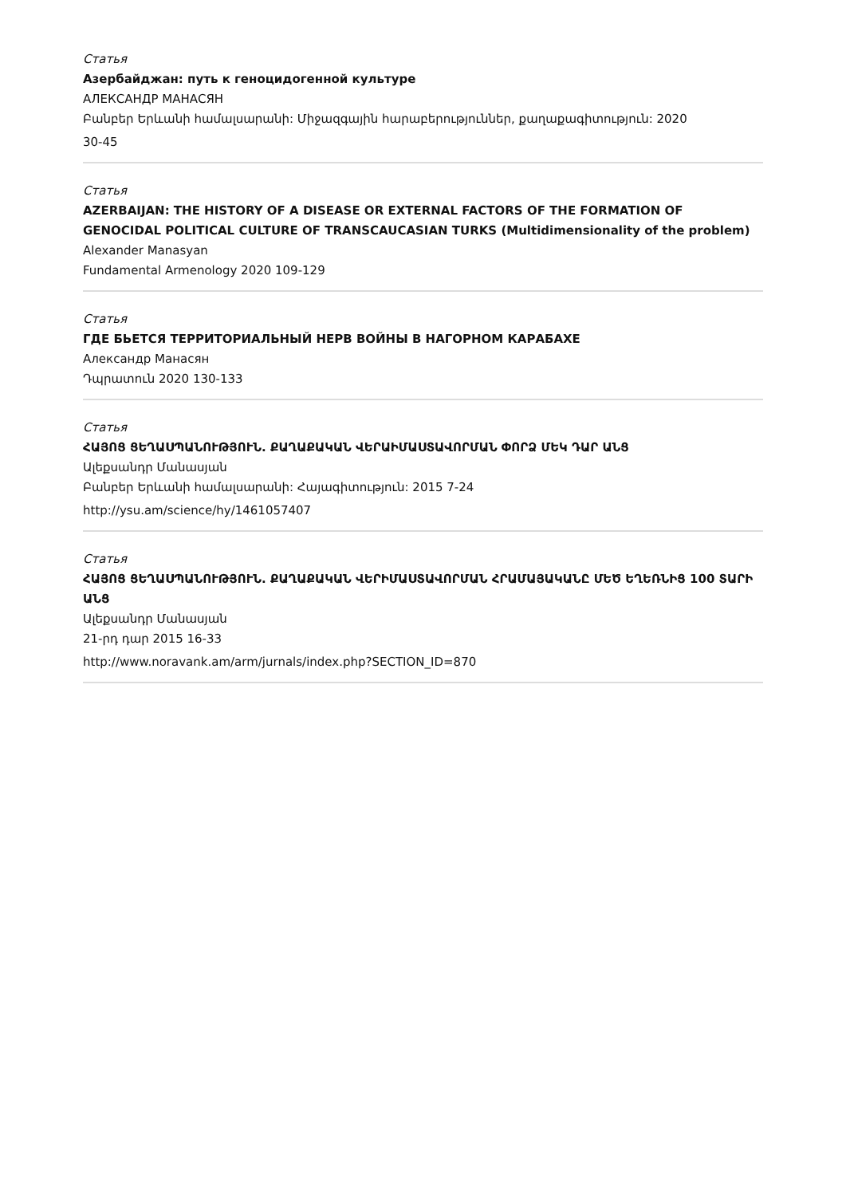Статья
Азербайджан: путь к геноцидогенной культуре
АЛЕКСАНДР МАНАСЯН
Բանբեր Երևանի համալսարանի: Միջազգային հարաբերություններ, քաղաքագիտություն: 2020
30-45
Статья
AZERBAIJAN: THE HISTORY OF A DISEASE OR EXTERNAL FACTORS OF THE FORMATION OF GENOCIDAL POLITICAL CULTURE OF TRANSCAUCASIAN TURKS (Multidimensionality of the problem)
Alexander Manasyan
Fundamental Armenology 2020 109-129
Статья
ГДЕ БЬЕТСЯ ТЕРРИТОРИАЛЬНЫЙ НЕРВ ВОЙНЫ В НАГОРНОМ КАРАБАХЕ
Александр Манасян
Դպրատուն 2020 130-133
Статья
ՀԱՅՈՑ ՑԵՂԱՍՊԱՆՈՒԹՅՈՒՆ. ՔԱՂԱՔԱԿԱՆ ՎԵՐԱԻՄԱՍՏԱՎՈՐՄԱՆ ՓՈՐՁ ՄԵԿ ԴԱՐ ԱՆՑ
Ալեքսանդր Մանասյան
Բանբեր Երևանի համալսարանի: Հայագիտություն: 2015 7-24
http://ysu.am/science/hy/1461057407
Статья
ՀԱՅՈՑ ՑԵՂԱՍՊԱՆՈՒԹՅՈՒՆ. ՔԱՂԱՔԱԿԱՆ ՎԵՐԻՄԱՍՏԱՎՈՐՄԱՆ ՀՐԱՄԱՅԱԿԱՆԸ ՄԵԾ ԵՂԵՌՆԻՑ 100 ՏԱՐԻ ԱՆՑ
Ալեքսանդր Մանասյան
21-րդ դար 2015 16-33
http://www.noravank.am/arm/jurnals/index.php?SECTION_ID=870